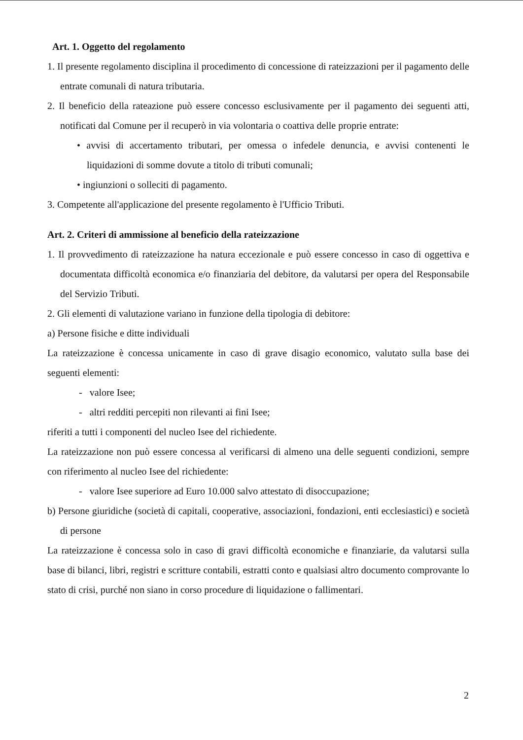Art. 1. Oggetto del regolamento
1. Il presente regolamento disciplina il procedimento di concessione di rateizzazioni per il pagamento delle entrate comunali di natura tributaria.
2. Il beneficio della rateazione può essere concesso esclusivamente per il pagamento dei seguenti atti, notificati dal Comune per il recuperò in via volontaria o coattiva delle proprie entrate:
• avvisi di accertamento tributari, per omessa o infedele denuncia, e avvisi contenenti le liquidazioni di somme dovute a titolo di tributi comunali;
• ingiunzioni o solleciti di pagamento.
3. Competente all'applicazione del presente regolamento è l'Ufficio Tributi.
Art. 2. Criteri di ammissione al beneficio della rateizzazione
1. Il provvedimento di rateizzazione ha natura eccezionale e può essere concesso in caso di oggettiva e documentata difficoltà economica e/o finanziaria del debitore, da valutarsi per opera del Responsabile del Servizio Tributi.
2. Gli elementi di valutazione variano in funzione della tipologia di debitore:
a) Persone fisiche e ditte individuali
La rateizzazione è concessa unicamente in caso di grave disagio economico, valutato sulla base dei seguenti elementi:
- valore Isee;
- altri redditi percepiti non rilevanti ai fini Isee;
riferiti a tutti i componenti del nucleo Isee del richiedente.
La rateizzazione non può essere concessa al verificarsi di almeno una delle seguenti condizioni, sempre con riferimento al nucleo Isee del richiedente:
- valore Isee superiore ad Euro 10.000 salvo attestato di disoccupazione;
b) Persone giuridiche (società di capitali, cooperative, associazioni, fondazioni, enti ecclesiastici) e società di persone
La rateizzazione è concessa solo in caso di gravi difficoltà economiche e finanziarie, da valutarsi sulla base di bilanci, libri, registri e scritture contabili, estratti conto e qualsiasi altro documento comprovante lo stato di crisi, purché non siano in corso procedure di liquidazione o fallimentari.
2